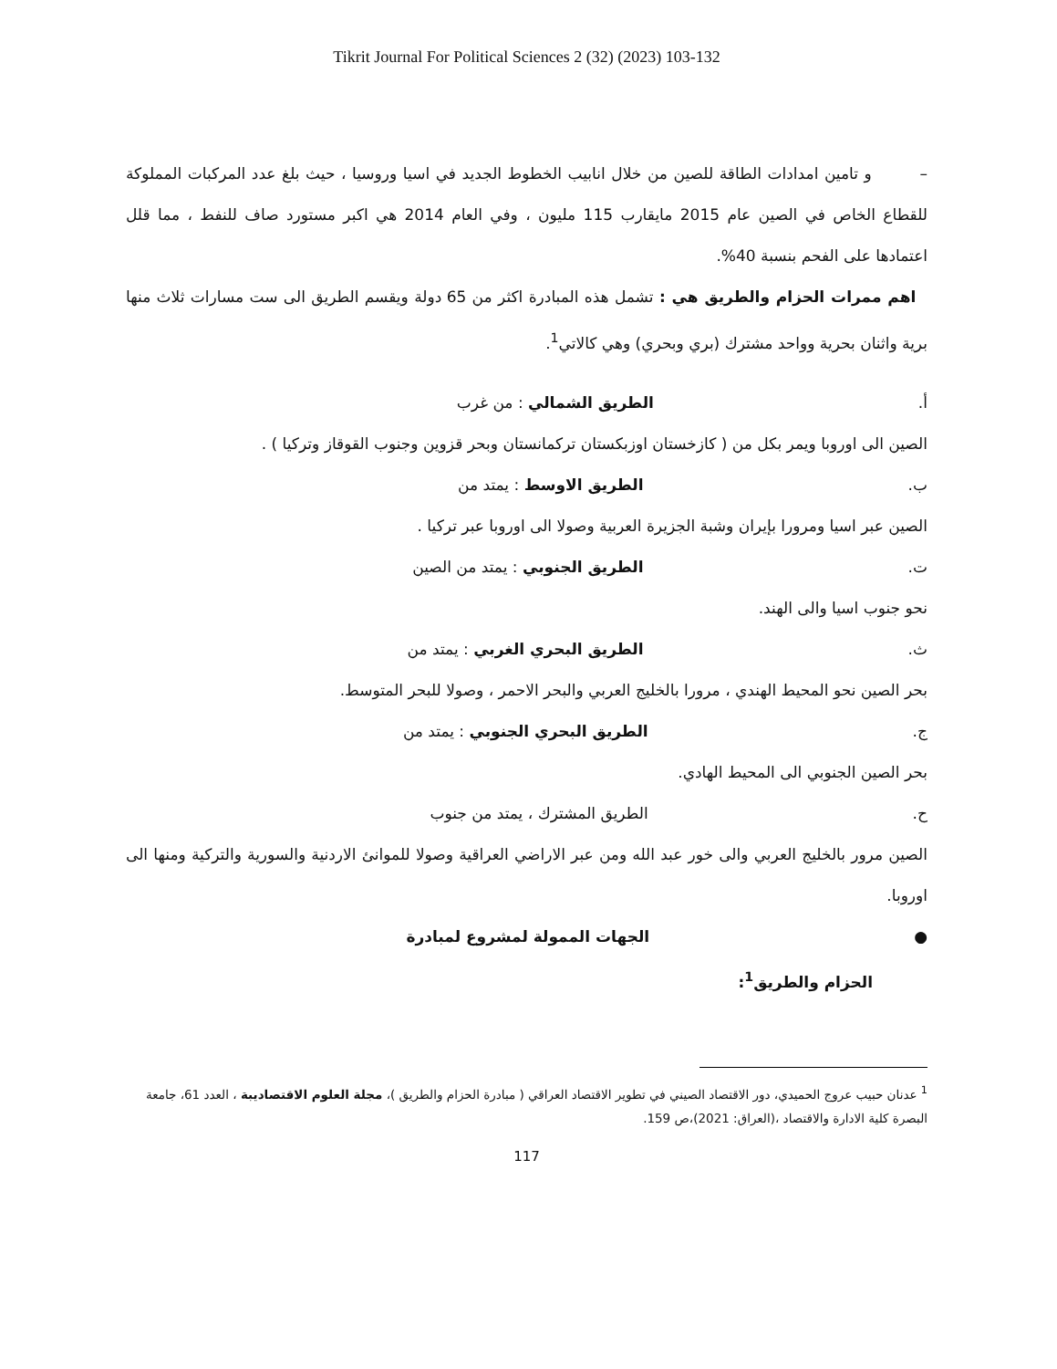Tikrit Journal For Political Sciences 2 (32) (2023) 103-132
– و تامين امدادات الطاقة للصين من خلال انابيب الخطوط الجديد في اسيا وروسيا ، حيث بلغ عدد المركبات المملوكة للقطاع الخاص في الصين عام 2015 مايقارب 115 مليون ، وفي العام 2014 هي اكبر مستورد صاف للنفط ، مما قلل اعتمادها على الفحم بنسبة 40%.
اهم ممرات الحزام والطريق هي : تشمل هذه المبادرة اكثر من 65 دولة ويقسم الطريق الى ست مسارات ثلاث منها برية واثنان بحرية وواحد مشترك (بري وبحري) وهي كالاتي<sup>1</sup>.
أ. الطريق الشمالي : من غرب
الصين الى اوروبا ويمر بكل من ( كازخستان اوزبكستان تركمانستان وبحر قزوين وجنوب القوقاز وتركيا ) .
ب. الطريق الاوسط : يمتد من
الصين عبر اسيا ومرورا بإيران وشبة الجزيرة العربية وصولا الى اوروبا عبر تركيا .
ت. الطريق الجنوبي : يمتد من الصين
نحو جنوب اسيا والى الهند.
ث. الطريق البحري الغربي : يمتد من
بحر الصين نحو المحيط الهندي ، مرورا بالخليج العربي والبحر الاحمر ، وصولا للبحر المتوسط.
ج. الطريق البحري الجنوبي : يمتد من
بحر الصين الجنوبي الى المحيط الهادي.
ح. الطريق المشترك ، يمتد من جنوب
الصين مرور بالخليج العربي والى خور عبد الله ومن عبر الاراضي العراقية وصولا للموانئ الاردنية والسورية والتركية ومنها الى اوروبا.
●الجهات الممولة لمشروع لمبادرة
الحزام والطريق<sup>1</sup>:
<sup>1</sup> عدنان حبيب عروج الحميدي، دور الاقتصاد الصيني في تطوير الاقتصاد العراقي ( مبادرة الحزام والطريق )، مجلة العلوم الاقتصاديبة ، العدد 61، جامعة البصرة كلية الادارة والاقتصاد ،(العراق: 2021)،ص 159.
117